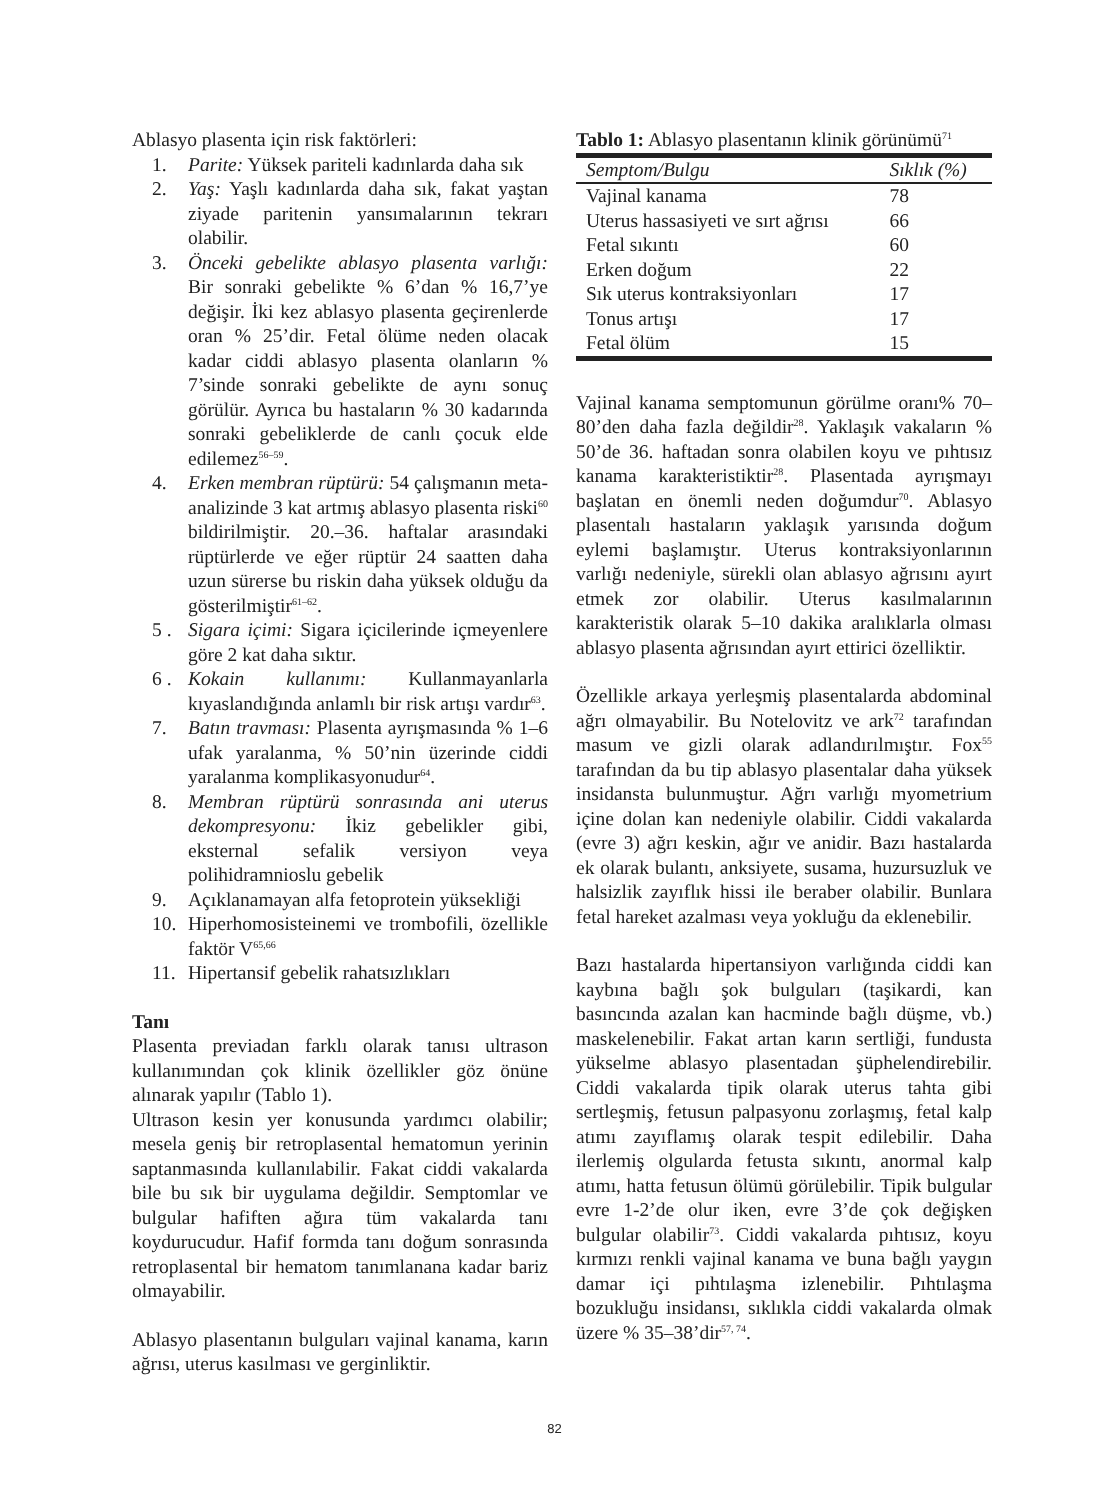Ablasyo plasenta için risk faktörleri:
1. Parite: Yüksek pariteli kadınlarda daha sık
2. Yaş: Yaşlı kadınlarda daha sık, fakat yaştan ziyade paritenin yansımalarının tekrarı olabilir.
3. Önceki gebelikte ablasyo plasenta varlığı: Bir sonraki gebelikte % 6’dan % 16,7’ye değişir. İki kez ablasyo plasenta geçirenlerde oran % 25’dir. Fetal ölüme neden olacak kadar ciddi ablasyo plasenta olanların % 7’sinde sonraki gebelikte de aynı sonuç görülür. Ayrıca bu hastaların % 30 kadarında sonraki gebeliklerde de canlı çocuk elde edilemez<sup>56–59</sup>.
4. Erken membran rüptürü: 54 çalışmanın meta-analizinde 3 kat artmış ablasyo plasenta riski<sup>60</sup> bildirilmiştir. 20.–36. haftalar arasındaki rüptürlerde ve eğer rüptür 24 saatten daha uzun sürerse bu riskin daha yüksek olduğu da gösterilmiştir<sup>61–62</sup>.
5 . Sigara içimi: Sigara içicilerinde içmeyenlere göre 2 kat daha sıktır.
6 . Kokain kullanımı: Kullanmayanlarla kıyaslandığında anlamlı bir risk artışı vardır<sup>63</sup>.
7. Batın travması: Plasenta ayrışmasında % 1–6 ufak yaralanma, % 50’nin üzerinde ciddi yaralanma komplikasyonudur<sup>64</sup>.
8. Membran rüptürü sonrasında ani uterus dekompresyonu: İkiz gebelikler gibi, eksternal sefalik versiyon veya polihidramnioslu gebelik
9. Açıklanamayan alfa fetoprotein yüksekliği
10. Hiperhomosisteinemi ve trombofili, özellikle faktör V<sup>65,66</sup>
11. Hipertansif gebelik rahatsızlıkları
Tanı
Plasenta previadan farklı olarak tanısı ultrason kullanımından çok klinik özellikler göz önüne alınarak yapılır (Tablo 1).
Ultrason kesin yer konusunda yardımcı olabilir; mesela geniş bir retroplasental hematomun yerinin saptanmasında kullanılabilir. Fakat ciddi vakalarda bile bu sık bir uygulama değildir. Semptomlar ve bulgular hafiften ağıra tüm vakalarda tanı koydurucudur. Hafif formda tanı doğum sonrasında retroplasental bir hematom tanımlanana kadar bariz olmayabilir.
Ablasyo plasentanın bulguları vajinal kanama, karın ağrısı, uterus kasılması ve gerginliktir.
Tablo 1: Ablasyo plasentanın klinik görünümü<sup>71</sup>
| Semptom/Bulgu | Sıklık (%) |
| --- | --- |
| Vajinal kanama | 78 |
| Uterus hassasiyeti ve sırt ağrısı | 66 |
| Fetal sıkıntı | 60 |
| Erken doğum | 22 |
| Sık uterus kontraksiyonları | 17 |
| Tonus artışı | 17 |
| Fetal ölüm | 15 |
Vajinal kanama semptomunun görülme oranı% 70–80’den daha fazla değildir<sup>28</sup>. Yaklaşık vakaların % 50’de 36. haftadan sonra olabilen koyu ve pıhtısız kanama karakteristiktir<sup>28</sup>. Plasentada ayrışmayı başlatan en önemli neden doğumdur<sup>70</sup>. Ablasyo plasentalı hastaların yaklaşık yarısında doğum eylemi başlamıştır. Uterus kontraksiyonlarının varlığı nedeniyle, sürekli olan ablasyo ağrısını ayırt etmek zor olabilir. Uterus kasılmalarının karakteristik olarak 5–10 dakika aralıklarla olması ablasyo plasenta ağrısından ayırt ettirici özelliktir.
Özellikle arkaya yerleşmiş plasentalarda abdominal ağrı olmayabilir. Bu Notelovitz ve ark<sup>72</sup> tarafından masum ve gizli olarak adlandırılmıştır. Fox<sup>55</sup> tarafından da bu tip ablasyo plasentalar daha yüksek insidansta bulunmuştur. Ağrı varlığı myometrium içine dolan kan nedeniyle olabilir. Ciddi vakalarda (evre 3) ağrı keskin, ağır ve anidir. Bazı hastalarda ek olarak bulantı, anksiyete, susama, huzursuzluk ve halsizlik zayıflık hissi ile beraber olabilir. Bunlara fetal hareket azalması veya yokluğu da eklenebilir.
Bazı hastalarda hipertansiyon varlığında ciddi kan kaybına bağlı şok bulguları (taşikardi, kan basıncında azalan kan hacminde bağlı düşme, vb.) maskelenebilir. Fakat artan karın sertliği, fundusta yükselme ablasyo plasentadan şüphelendirebilir. Ciddi vakalarda tipik olarak uterus tahta gibi sertleşmiş, fetusun palpasyonu zorlaşmış, fetal kalp atımı zayıflamış olarak tespit edilebilir. Daha ilerlemiş olgularda fetusta sıkıntı, anormal kalp atımı, hatta fetusun ölümü görülebilir. Tipik bulgular evre 1-2’de olur iken, evre 3’de çok değişken bulgular olabilir<sup>73</sup>. Ciddi vakalarda pıhtısız, koyu kırmızı renkli vajinal kanama ve buna bağlı yaygın damar içi pıhtılaşma izlenebilir. Pıhtılaşma bozukluğu insidansı, sıklıkla ciddi vakalarda olmak üzere % 35–38’dir<sup>57, 74</sup>.
82